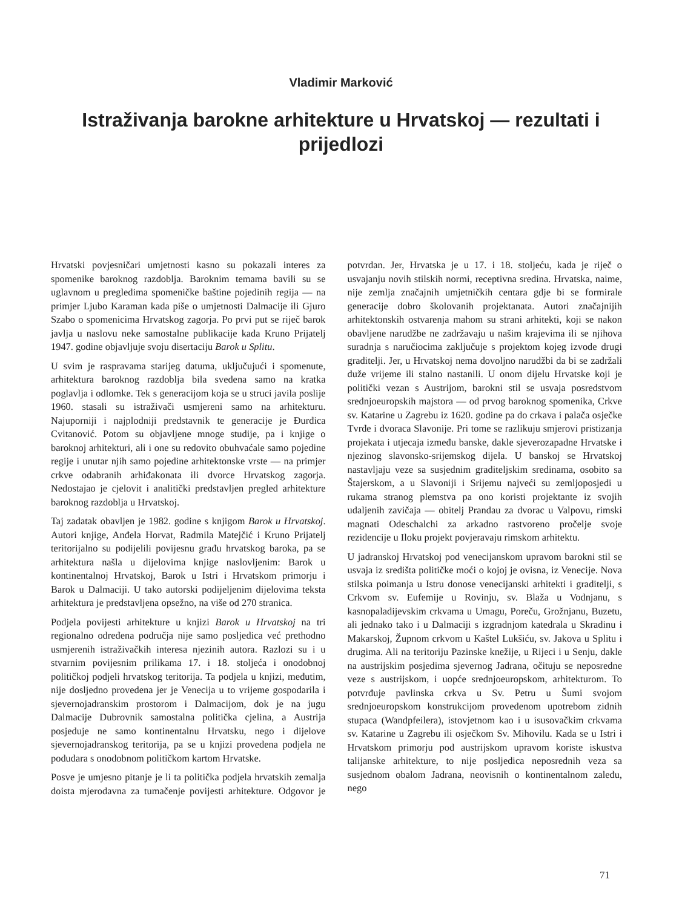Vladimir Marković
Istraživanja barokne arhitekture u Hrvatskoj — rezultati i prijedlozi
Hrvatski povjesničari umjetnosti kasno su pokazali interes za spomenike baroknog razdoblja. Baroknim temama bavili su se uglavnom u pregledima spomeničke baštine pojedinih regija — na primjer Ljubo Karaman kada piše o umjetnosti Dalmacije ili Gjuro Szabo o spomenicima Hrvatskog zagorja. Po prvi put se riječ barok javlja u naslovu neke samostalne publikacije kada Kruno Prijatelj 1947. godine objavljuje svoju disertaciju Barok u Splitu.
U svim je raspravama starijeg datuma, uključujući i spomenute, arhitektura baroknog razdoblja bila svedena samo na kratka poglavlja i odlomke. Tek s generacijom koja se u struci javila poslije 1960. stasali su istraživači usmjereni samo na arhitekturu. Najuporniji i najplodniji predstavnik te generacije je Đurđica Cvitanović. Potom su objavljene mnoge studije, pa i knjige o baroknoj arhitekturi, ali i one su redovito obuhvaćale samo pojedine regije i unutar njih samo pojedine arhitektonske vrste — na primjer crkve odabranih arhiđakonata ili dvorce Hrvatskog zagorja. Nedostajao je cjelovit i analitički predstavljen pregled arhitekture baroknog razdoblja u Hrvatskoj.
Taj zadatak obavljen je 1982. godine s knjigom Barok u Hrvatskoj. Autori knjige, Anđela Horvat, Radmila Matejčić i Kruno Prijatelj teritorijalno su podijelili povijesnu građu hrvatskog baroka, pa se arhitektura našla u dijelovima knjige naslovljenim: Barok u kontinentalnoj Hrvatskoj, Barok u Istri i Hrvatskom primorju i Barok u Dalmaciji. U tako autorski podijeljenim dijelovima teksta arhitektura je predstavljena opsežno, na više od 270 stranica.
Podjela povijesti arhitekture u knjizi Barok u Hrvatskoj na tri regionalno određena područja nije samo posljedica već prethodno usmjerenih istraživačkih interesa njezinih autora. Razlozi su i u stvarnim povijesnim prilikama 17. i 18. stoljeća i onodobnoj političkoj podjeli hrvatskog teritorija. Ta podjela u knjizi, međutim, nije dosljedno provedena jer je Venecija u to vrijeme gospodarila i sjevernojadranskim prostorom i Dalmacijom, dok je na jugu Dalmacije Dubrovnik samostalna politička cjelina, a Austrija posjeduje ne samo kontinentalnu Hrvatsku, nego i dijelove sjevernojadranskog teritorija, pa se u knjizi provedena podjela ne podudara s onodobnom političkom kartom Hrvatske.
Posve je umjesno pitanje je li ta politička podjela hrvatskih zemalja doista mjerodavna za tumačenje povijesti arhitekture. Odgovor je potvrdan. Jer, Hrvatska je u 17. i 18. stoljeću, kada je riječ o usvajanju novih stilskih normi, receptivna sredina. Hrvatska, naime, nije zemlja značajnih umjetničkih centara gdje bi se formirale generacije dobro školovanih projektanata. Autori značajnijih arhitektonskih ostvarenja mahom su strani arhitekti, koji se nakon obavljene narudžbe ne zadržavaju u našim krajevima ili se njihova suradnja s naručiocima zaključuje s projektom kojeg izvode drugi graditelji. Jer, u Hrvatskoj nema dovoljno narudžbi da bi se zadržali duže vrijeme ili stalno nastanili. U onom dijelu Hrvatske koji je politički vezan s Austrijom, barokni stil se usvaja posredstvom srednjoeuropskih majstora — od prvog baroknog spomenika, Crkve sv. Katarine u Zagrebu iz 1620. godine pa do crkava i palača osječke Tvrđe i dvoraca Slavonije. Pri tome se razlikuju smjerovi pristizanja projekata i utjecaja između banske, dakle sjeverozapadne Hrvatske i njezinog slavonsko-srijemskog dijela. U banskoj se Hrvatskoj nastavljaju veze sa susjednim graditeljskim sredinama, osobito sa Štajerskom, a u Slavoniji i Srijemu najveći su zemljoposjedi u rukama stranog plemstva pa ono koristi projektante iz svojih udaljenih zavičaja — obitelj Prandau za dvorac u Valpovu, rimski magnati Odeschalchi za arkadno rastvoreno pročelje svoje rezidencije u Iloku projekt povjeravaju rimskom arhitektu.
U jadranskoj Hrvatskoj pod venecijanskom upravom barokni stil se usvaja iz središta političke moći o kojoj je ovisna, iz Venecije. Nova stilska poimanja u Istru donose venecijanski arhitekti i graditelji, s Crkvom sv. Eufemije u Rovinju, sv. Blaža u Vodnjanu, s kasnopaladijevskim crkvama u Umagu, Poreču, Grožnjanu, Buzetu, ali jednako tako i u Dalmaciji s izgradnjom katedrala u Skradinu i Makarskoj, Župnom crkvom u Kaštel Lukšiću, sv. Jakova u Splitu i drugima. Ali na teritoriju Pazinske knežije, u Rijeci i u Senju, dakle na austrijskim posjedima sjevernog Jadrana, očituju se neposredne veze s austrijskom, i uopće srednjoeuropskom, arhitekturom. To potvrđuje pavlinska crkva u Sv. Petru u Šumi svojom srednjoeuropskom konstrukcijom provedenom upotrebom zidnih stupaca (Wandpfeilera), istovjetnom kao i u isusovačkim crkvama sv. Katarine u Zagrebu ili osječkom Sv. Mihovilu. Kada se u Istri i Hrvatskom primorju pod austrijskom upravom koriste iskustva talijanske arhitekture, to nije posljedica neposrednih veza sa susjednom obalom Jadrana, neovisnih o kontinentalnom zaleđu, nego
71